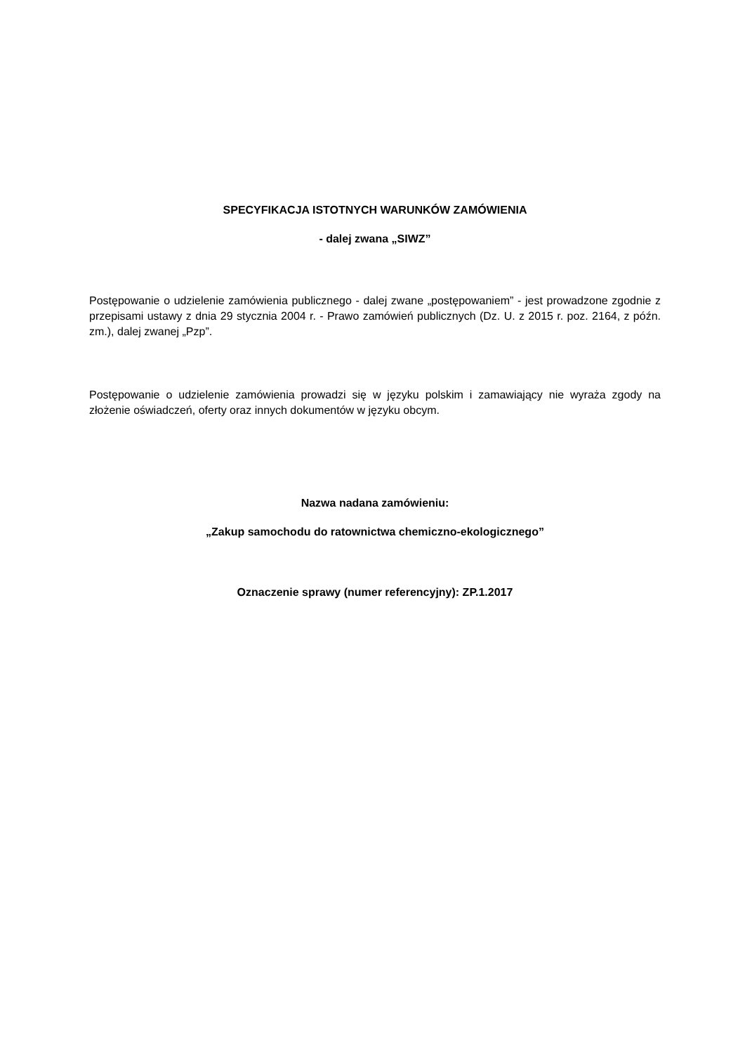SPECYFIKACJA ISTOTNYCH WARUNKÓW ZAMÓWIENIA
- dalej zwana „SIWZ”
Postępowanie o udzielenie zamówienia publicznego - dalej zwane „postępowaniem” - jest prowadzone zgodnie z przepisami ustawy z dnia 29 stycznia 2004 r. - Prawo zamówień publicznych (Dz. U. z 2015 r. poz. 2164, z późn. zm.), dalej zwanej „Pzp”.
Postępowanie o udzielenie zamówienia prowadzi się w języku polskim i zamawiający nie wyraża zgody na złożenie oświadczeń, oferty oraz innych dokumentów w języku obcym.
Nazwa nadana zamówieniu:
„Zakup samochodu do ratownictwa chemiczno-ekologicznego”
Oznaczenie sprawy (numer referencyjny): ZP.1.2017